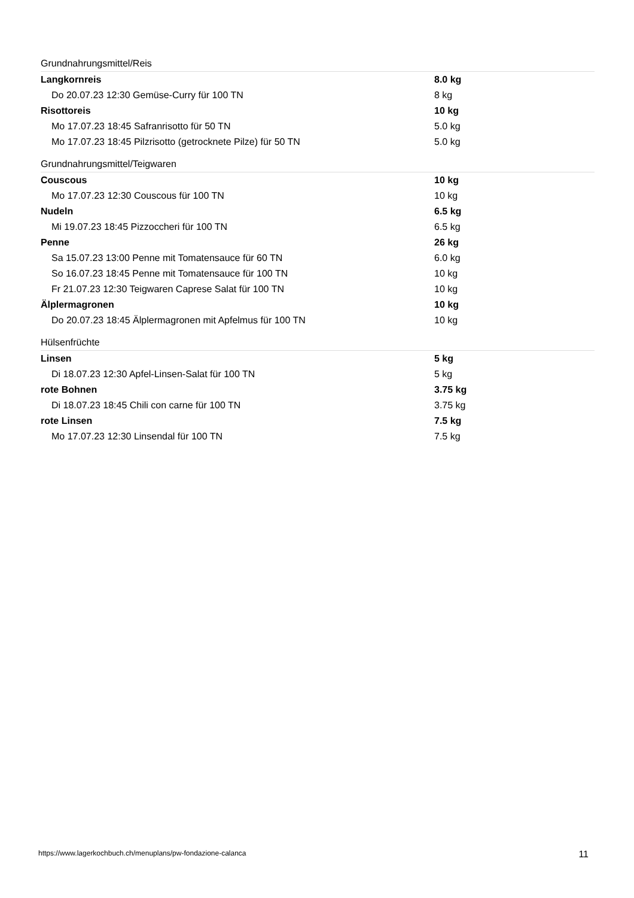| Grundnahrungsmittel/Reis | |
| Langkornreis | 8.0 kg |
| Do 20.07.23 12:30 Gemüse-Curry für 100 TN | 8 kg |
| Risottoreis | 10 kg |
| Mo 17.07.23 18:45 Safranrisotto für 50 TN | 5.0 kg |
| Mo 17.07.23 18:45 Pilzrisotto (getrocknete Pilze) für 50 TN | 5.0 kg |
| Grundnahrungsmittel/Teigwaren | |
| Couscous | 10 kg |
| Mo 17.07.23 12:30 Couscous für 100 TN | 10 kg |
| Nudeln | 6.5 kg |
| Mi 19.07.23 18:45 Pizzoccheri für 100 TN | 6.5 kg |
| Penne | 26 kg |
| Sa 15.07.23 13:00 Penne mit Tomatensauce für 60 TN | 6.0 kg |
| So 16.07.23 18:45 Penne mit Tomatensauce für 100 TN | 10 kg |
| Fr 21.07.23 12:30 Teigwaren Caprese Salat für 100 TN | 10 kg |
| Älplermagronen | 10 kg |
| Do 20.07.23 18:45 Älplermagronen mit Apfelmus für 100 TN | 10 kg |
| Hülsenfrüchte | |
| Linsen | 5 kg |
| Di 18.07.23 12:30 Apfel-Linsen-Salat für 100 TN | 5 kg |
| rote Bohnen | 3.75 kg |
| Di 18.07.23 18:45 Chili con carne für 100 TN | 3.75 kg |
| rote Linsen | 7.5 kg |
| Mo 17.07.23 12:30 Linsendal für 100 TN | 7.5 kg |
https://www.lagerkochbuch.ch/menuplans/pw-fondazione-calanca 11